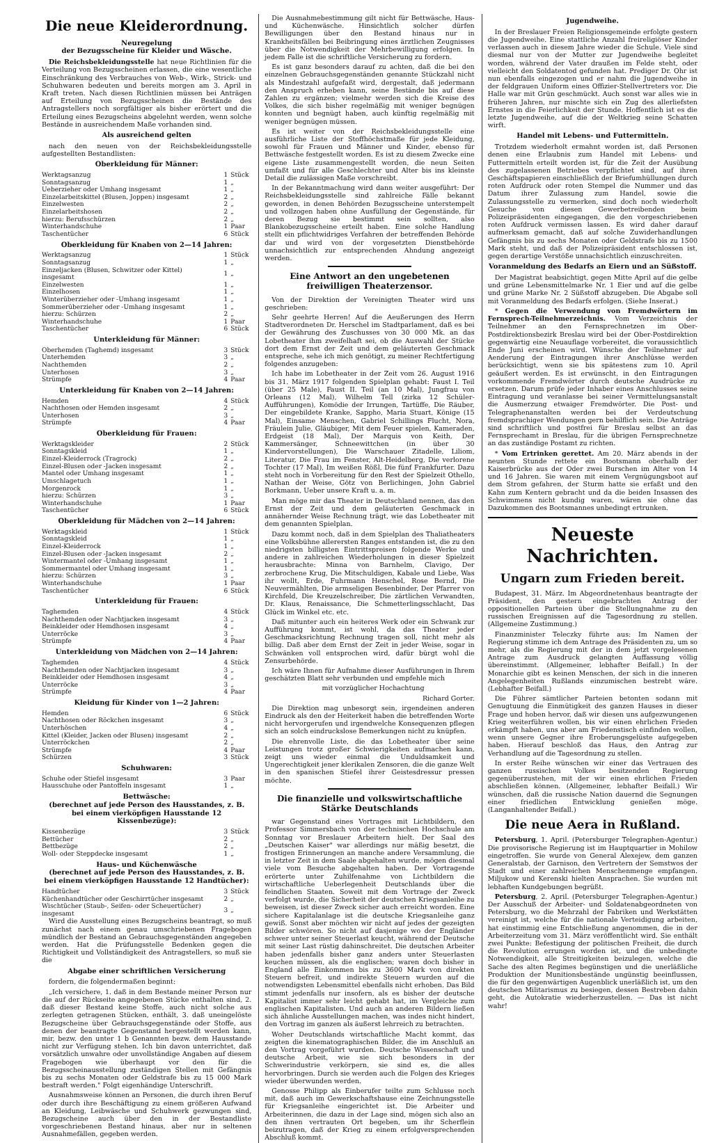Die neue Kleiderordnung.
Neuregelung
der Bezugsscheine für Kleider und Wäsche.
Die Reichsbekleidungsstelle hat neue Richtlinien für die Verteilung von Bezugsscheinen erlassen, die eine wesentliche Einschränkung des Verbrauches von Web-, Wirk-, Strick- und Schuhwaren bedeuten und bereits morgen am 3. April in Kraft treten. Nach diesen Richtlinien müssen bei Anträgen auf Erteilung von Bezugsscheinen die Bestände des Antragstellers noch sorgfältiger als bisher erörtert und die Erteilung eines Bezugscheins abgelehnt werden, wenn solche Bestände in ausreichendem Maße vorhanden sind.
Als ausreichend gelten
nach den neuen von der Reichsbekleidungsstelle aufgestellten Bestandlisten:
Oberkleidung für Männer:
| Werktagsanzug | 1 | Stück |
| Sonntagsanzug | 1 | „ |
| Ueberzieher oder Umhang insgesamt | 1 | „ |
| Einzelarbeitskittel (Blusen, Joppen) insgesamt | 2 | „ |
| Einzelwesten | 2 | „ |
| Einzelarbeitshosen | 2 | „ |
| hierzu: Berufsschürzen | 2 | „ |
| Winterhandschuhe | 1 | Paar |
| Taschentücher | 6 | Stück |
Oberkleidung für Knaben von 2—14 Jahren:
| Werktagsanzug | 1 | Stück |
| Sonntagsanzug | 1 | „ |
| Einzeljacken (Blusen, Schwitzer oder Kittel) insgesamt | 1 | „ |
| Einzelwesten | 1 | „ |
| Einzelhosen | 1 | „ |
| Winterüberzieher oder -Umhang insgesamt | 1 | „ |
| Sommerüberzieher oder -Umhang insgesamt | 1 | „ |
| hierzu: Schürzen | 2 | „ |
| Winterhandschuhe | 1 | Paar |
| Taschentücher | 6 | Stück |
Unterkleidung für Männer:
| Oberhemden (Taghemd) insgesamt | 3 | Stück |
| Unterhemden | 3 | „ |
| Nachthemden | 2 | „ |
| Unterhosen | 3 | „ |
| Strümpfe | 4 | Paar |
Unterkleidung für Knaben von 2—14 Jahren:
| Hemden | 4 | Stück |
| Nachthosen oder Hemden insgesamt | 2 | „ |
| Unterhosen | 3 | „ |
| Strümpfe | 4 | Paar |
Oberkleidung für Frauen:
| Werktagskleider | 2 | Stück |
| Sonntagskleid | 1 | „ |
| Einzel-Kleiderrock (Tragrock) | 2 | „ |
| Einzel-Blusen oder -Jacken insgesamt | 2 | „ |
| Mantel oder Umhang insgesamt | 1 | „ |
| Umschlagetuch | 1 | „ |
| Morgenrock | 1 | „ |
| hierzu: Schürzen | 3 | „ |
| Winterhandschuhe | 1 | Paar |
| Taschentücher | 6 | Stück |
Oberkleidung für Mädchen von 2—14 Jahren:
| Werktagskleid | 1 | Stück |
| Sonntagskleid | 1 | „ |
| Einzel-Kleiderrock | 1 | „ |
| Einzel-Blusen oder -Jacken insgesamt | 2 | „ |
| Wintermantel oder -Umhang insgesamt | 1 | „ |
| Sommermantel oder Umhang insgesamt | 1 | „ |
| hierzu: Schürzen | 3 | „ |
| Winterhandschuhe | 1 | Paar |
| Taschentücher | 6 | Stück |
Unterkleidung für Frauen:
| Taghemden | 4 | Stück |
| Nachthemden oder Nachtjacken insgesamt | 3 | „ |
| Beinkleider oder Hemdhosen insgesamt | 4 | „ |
| Unterröcke | 3 | „ |
| Strümpfe | 4 | Paar |
Unterkleidung von Mädchen von 2—14 Jahren:
| Taghemden | 4 | Stück |
| Nachthemden oder Nachtjacken insgesamt | 3 | „ |
| Beinkleider oder Hemdhosen insgesamt | 4 | „ |
| Unterröcke | 3 | „ |
| Strümpfe | 4 | Paar |
Kleidung für Kinder von 1—2 Jahren:
| Hemden | 6 | Stück |
| Nachthosen oder Röckchen insgesamt | 3 | „ |
| Unterhöschen | 4 | „ |
| Kittel (Kleider, Jacken oder Blusen) insgesamt | 2 | „ |
| Unterröckchen | 2 | „ |
| Strümpfe | 4 | Paar |
| Schürzen | 3 | Stück |
Schuhwaren:
| Schuhe oder Stiefel insgesamt | 3 | Paar |
| Hausschuhe oder Pantoffeln insgesamt | 1 | „ |
Bettwäsche:
(berechnet auf jede Person des Hausstandes, z. B. bei einem vierköpfigen Hausstande 12 Kissenbezüge):
| Kissenbezüge | 3 | Stück |
| Bettücher | 2 | „ |
| Bettbezüge | 2 | „ |
| Woll- oder Steppdecke insgesamt | 1 | „ |
Haus- und Küchenwäsche
(berechnet auf jede Person des Hausstandes, z. B. bei einem vierköpfigen Hausstande 12 Handtücher):
| Handtücher | 3 | Stück |
| Küchenhandtücher oder Geschirrtücher insgesamt | 2 | „ |
| Wischtücher (Staub-, Seifen- oder Scheuertücher) insgesamt | 3 | „ |
Wird die Ausstellung eines Bezugscheins beantragt, so muß zunächst nach einem genau umschriebenen Fragebogen mündlich der Bestand an Gebrauchsgegenständen angegeben werden. Hat die Prüfungsstelle Bedenken gegen die Richtigkeit und Vollständigkeit des Antragstellers, so muß sie die
Abgabe einer schriftlichen Versicherung
fordern, die folgendermaßen beginnt:
„Ich versichere, 1. daß in dem Bestande meiner Person nur die auf der Rückseite angegebenen Stücke enthalten sind, 2. daß dieser Bestand keine Stoffe, auch nicht solche aus zerlegten getragenen Stücken, enthält, 3. daß uneingelöste Bezugscheine über Gebrauchsgegenstände oder Stoffe, aus denen der beantragte Gegenstand hergestellt werden kann, mir, bezw. den unter 1 b Genannten bezw. dem Hausstande nicht zur Verfügung stehen. Ich bin davon unterrichtet, daß vorsätzlich unwahre oder unvollständige Angaben auf diesem Fragebogen wie überhaupt vor den für die Bezugsscheinausstellung zuständigen Stellen mit Gefängnis bis zu sechs Monaten oder Geldstrafe bis zu 15 000 Mark bestraft werden." Folgt eigenhändige Unterschrift.
Ausnahmsweise können an Personen, die durch ihren Beruf oder durch ihre Beschäftigung zu einem größeren Aufwand an Kleidung, Leibwäsche und Schuhwerk gezwungen sind, Bezugscheine auch über den in der Bestandliste vorgeschriebenen Bestand hinaus, aber nur in seltenen Ausnahmefällen, gegeben werden.
Die Ausnahmebestimmung gilt nicht für Bettwäsche, Haus- und Küchenwäsche. Hinsichtlich solcher dürfen Bewilligungen über den Bestand hinaus nur in Krankheitsfällen bei Beibringung eines ärztlichen Zeugnisses über die Notwendigkeit der Mehrbewilligung erfolgen. In jedem Falle ist die schriftliche Versicherung zu fordern.
Es ist ganz besonders darauf zu achten, daß die bei den einzelnen Gebrauchsgegenständen genannte Stückzahl nicht als Mindestzahl aufgefaßt wird, dergestalt, daß jedermann den Anspruch erheben kann, seine Bestände bis auf diese Zahlen zu ergänzen; vielmehr werden sich die Kreise des Volkes, die sich bisher regelmäßig mit weniger begnügen konnten und begnügt haben, auch künftig regelmäßig mit weniger begnügen müssen.
Es ist weiter von der Reichsbekleidungsstelle eine ausführliche Liste der Stoffhöchstmaße für jede Kleidung, sowohl für Frauen und Männer und Kinder, ebenso für Bettwäsche festgestellt worden. Es ist zu diesem Zwecke eine eigene Liste zusammengestellt worden, die neun Seiten umfaßt und für alle Geschlechter und Alter bis ins kleinste Detail die zulässigen Maße vorschreibt.
In der Bekanntmachung wird dann weiter ausgeführt: Der Reichsbekleidungsstelle sind zahlreiche Fälle bekannt geworden, in denen Behörden Bezugsscheine unterstempelt und vollzogen haben ohne Ausfüllung der Gegenstände, für deren Bezug sie bestimmt sein sollten, also Blankobezugsscheine erteilt haben. Eine solche Handlung stellt ein pflichtwidriges Verfahren der betreffenden Behörde dar und wird von der vorgesetzten Dienstbehörde unnachsichtlich zur entsprechenden Ahndung angezeigt werden.
Eine Antwort an den ungebetenen freiwilligen Theaterzensor.
Von der Direktion der Vereinigten Theater wird uns geschrieben:
Sehr geehrte Herren! Auf die Aeußerungen des Herrn Stadtverordneten Dr. Herschel im Stadtparlament, daß es bei der Gewährung des Zuschusses von 30 000 Mk. an das Lobetheater ihm zweifelhaft sei, ob die Auswahl der Stücke dort dem Ernst der Zeit und dem geläuterten Geschmack entspreche, sehe ich mich genötigt, zu meiner Rechtfertigung folgendes anzugeben:
Ich habe im Lobetheater in der Zeit vom 26. August 1916 bis 31. März 1917 folgenden Spielplan gehabt: Faust I. Teil (über 25 Male), Faust II. Teil (an 10 Mal), Jungfrau von Orleans (12 Mal), Wilhelm Tell (zirka 12 Schüler-Aufführungen), Komödie der Irrungen, Tartüffe, Die Räuber, Der eingebildete Kranke, Sappho, Maria Stuart, Könige (15 Mal), Einsame Menschen, Gabriel Schillings Flucht, Nora, Fräulein Julie, Gläubiger, Mit dem Feuer spielen, Kameraden, Erdgeist (18 Mal), Der Marquis von Keith, Der Kammersänger, Schneewittchen (in über 30 Kindervorstellungen), Die Warschauer Zitadelle, Liliom, Literatur, Die Frau im Fenster, Alt-Heidelberg, Die verlorene Tochter (17 Mal), Im weißen Rößl, Die fünf Frankfurter. Dazu steht noch in Vorbereitung für den Rest der Spielzeit Othello, Nathan der Weise, Götz von Berlichingen, John Gabriel Borkmann, Ueber unsere Kraft u. a. m.
Man möge mir das Theater in Deutschland nennen, das den Ernst der Zeit und dem geläuterten Geschmack in annähernder Weise Rechnung trägt, wie das Lobetheater mit dem genannten Spielplan.
Dazu kommt noch, daß in dem Spielplan des Thaliatheaters eine Volksbühne allerersten Ranges entstanden ist, die zu den niedrigsten billigsten Eintrittspreisen folgende Werke und andere in zahlreichen Wiederholungen in dieser Spielzeit herausbrachte: Minna von Barnhelm, Clavigo, Der zerbrochene Krug, Die Mitschuldigen, Kabale und Liebe, Was ihr wollt, Erde, Fuhrmann Henschel, Rose Bernd, Die Neuvermählten, Die armseligen Besenbinder, Der Pfarrer von Kirchfeld, Die Kreuzelschreiber, Die zärtlichen Verwandten, Dr. Klaus, Renaissance, Die Schmetterlingsschlacht, Das Glück im Winkel etc. etc.
Daß mitunter auch ein heiteres Werk oder ein Schwank zur Aufführung kommt, ist wohl, da das Theater jeder Geschmacksrichtung Rechnung tragen soll, nicht mehr als billig. Daß aber dem Ernst der Zeit in jeder Weise, sogar in Schwänken voll entsprochen wird, dafür bürgt wohl die Zensurbehörde.
Ich wäre Ihnen für Aufnahme dieser Ausführungen in Ihrem geschätzten Blatt sehr verbunden und empfehle mich
mit vorzüglicher Hochachtung
Richard Gorter.
Die Direktion mag unbesorgt sein, irgendeinen anderen Eindruck als den der Heiterkeit haben die betreffenden Worte nicht hervorgerufen und irgendwelche Konsequenzen pflegen sich an solch eindruckslose Bemerkungen nicht zu knüpfen.
Die ehrenvolle Liste, die das Lobetheater über seine Leistungen trotz großer Schwierigkeiten aufmachen kann, zeigt uns wieder einmal die Unduldsamkeit und Ungerechtigkeit jener klerikalen Zensoren, die die ganze Welt in den spanischen Stiefel ihrer Geistesdressur pressen möchte.
Die finanzielle und volkswirtschaftliche Stärke Deutschlands
war Gegenstand eines Vortrages mit Lichtbildern, den Professor Simmersbach von der technischen Hochschule am Sonntag vor Breslauer Arbeitern hielt. Der Saal des „Deutschen Kaiser" war allerdings nur mäßig besetzt, die frostigen Erinnerungen an manche andere Versammlung, die in letzter Zeit in dem Saale abgehalten wurde, mögen diesmal viele vom Besuche abgehalten haben. Der Vortragende erörterte unter Zuhilfenahme von Lichtbildern die wirtschaftliche Ueberlegenheit Deutschlands über die feindlichen Staaten. Soweit mit dem Vortrage der Zweck verfolgt wurde, die Sicherheit der deutschen Kriegsanleihe zu beweisen, ist dieser Zweck sicher auch erreicht worden. Eine sichere Kapitalanlage ist die deutsche Kriegsanleihe ganz gewiß. Sonst aber möchten wir nicht auf jedes der gezeigten Bilder schwören. So nicht auf dasjenige wo der Engländer schwer unter seiner Steuerlast keucht, während der Deutsche mit seiner Last rüstig dahinschreitet. Die deutschen Arbeiter haben jedenfalls bisher ganz anders unter Steuerlasten keuchen müssen, als die englischen; waren doch bisher in England alle Einkommen bis zu 3600 Mark von direkten Steuern befreit, und indirekte Steuern wurden auf die notwendigsten Lebensmittel ebenfalls nicht erhoben. Das Bild stimmt jedenfalls nur insofern, als es bisher der deutsche Kapitalist immer sehr leicht gehabt hat, im Vergleiche zum englischen Kapitalisten. Und auch an anderen Bildern ließen sich ähnliche Ausstellungen machen, was indes nicht hindert, den Vortrag im ganzen als äußerst lehrreich zu betrachten.
Woher Deutschlands wirtschaftliche Macht kommt, das zeigten die kinematographischen Bilder, die im Anschluß an den Vortrag vorgeführt wurden. Deutsche Wissenschaft und deutsche Arbeit, wie sie sich besonders in der Schwerindustrie verkörpern, sie sind es, die alles hervorbringen. Durch sie werden auch die Folgen des Krieges wieder überwunden werden.
Genosse Philipp als Einberufer teilte zum Schlusse noch mit, daß auch im Gewerkschaftshause eine Zeichnungsstelle für Kriegsanleihe eingerichtet ist. Die Arbeiter und Arbeiterinnen, die dazu in der Lage sind, mögen sich also an den ihnen vertrauten Ort begeben, um ihr Scherflein beizutragen, daß der Krieg zu einem erfolgversprechenden Abschluß kommt.
Jugendweihe.
In der Breslauer Freien Religionsgemeinde erfolgte gestern die Jugendweihe. Eine stattliche Anzahl freireligiöser Kinder verlassen auch in diesem Jahre wieder die Schule. Viele sind diesmal nur von der Mutter zur Jugendweihe begleitet worden, während der Vater draußen im Felde steht, oder vielleicht den Soldatentod gefunden hat. Prediger Dr. Ohr ist nun ebenfalls eingezogen und er nahm die Jugendweihe in der feldgrauen Uniform eines Offizier-Stellvertreters vor. Die Halle war mit Grün geschmückt. Auch sonst war alles wie in früheren Jahren, nur mischte sich ein Zug des allerliefsten Ernstes in die Feierlichkeit der Stunde. Hoffentlich ist es die letzte Jugendweihe, auf die der Weltkrieg seine Schatten wirft.
Handel mit Lebens- und Futtermitteln.
Trotzdem wiederholt ermahnt worden ist, daß Personen denen eine Erlaubnis zum Handel mit Lebens- und Futtermitteln erteilt worden ist, für die Zeit der Ausübung des zugelassenen Betriebes verpflichtet sind, auf ihren Geschäftspapieren einschließlich der Briefumhüllungen durch roten Aufdruck oder roten Stempel die Nummer und das Datum ihrer Zulassung zum Handel, sowie die Zulassungsstelle zu vermerken, sind doch noch wiederholt Gesuche von diesen Gewerbetreibenden beim Polizeipräsidenten eingegangen, die den vorgeschriebenen roten Aufdruck vermissen lassen. Es wird daher darauf aufmerksam gemacht, daß auf solche Zuwiderhandlungen Gefängnis bis zu sechs Monaten oder Geldstrafe bis zu 1500 Mark steht, und daß der Polizeipräsident entschlossen ist, gegen derartige Verstöße unnachsichtlich einzuschreiten.
Voranmeldung des Bedarfs an Eiern und an Süßstoff.
Der Magistrat beabsichtigt, gegen Mitte April auf die gelbe und grüne Lebensmittelmarke Nr. 1 Eier und auf die gelbe und grüne Marke Nr. 2 Süßstoff abzugeben. Die Abgabe soll mit Voranmeldung des Bedarfs erfolgen. (Siehe Inserat.)
* Gegen die Verwendung von Fremdwörtern im Fernsprech-Teilnehmerzeichnis. Vom Verzeichnis der Teilnehmer an den Fernsprechnetzen im Ober-Postdirektionsbezirk Breslau wird bei der Ober-Postdirektion gegenwärtig eine Neuauflage vorbereitet, die voraussichtlich Ende Juni erscheinen wird. Wünsche der Teilnehmer auf Aenderung der Eintragungen ihrer Anschlüsse werden berücksichtigt, wenn sie bis spätestens zum 10. April geäußert werden. Es ist erwünscht, in den Eintragungen vorkommende Fremdwörter durch deutsche Ausdrücke zu ersetzen. Darum prüfe jeder Inhaber eines Anschlusses seine Eintragung und veranlasse bei seiner Vermittelungsanstalt die Ausmerzung etwaiger Fremdwörter. Die Post- und Telegraphenanstalten werden bei der Verdeutschung fremdsprachiger Wendungen gern behilflich sein. Die Anträge sind schriftlich und postfrei für Breslau selbst an das Fernsprechamt in Breslau, für die übrigen Fernsprechnetze an das zuständige Postamt zu richten.
* Vom Ertrinken gerettet. Am 20. März abends in der neunten Stunde rettete ein Bootsmann oberhalb der Kaiserbrücke aus der Oder zwei Burschen im Alter von 14 und 16 Jahren. Sie waren mit einem Vergnügungsboot auf dem Strom gefahren, der Sturm hatte sie erfaßt und den Kahn zum Kentern gebracht und da die beiden Insassen des Schwimmens nicht kundig waren, wären sie ohne das Dazukommen des Bootsmannes unbedingt ertrunken.
Neueste Nachrichten.
Ungarn zum Frieden bereit.
Budapest, 31. März. Im Abgeordnetenhaus beantragte der Präsident, den gestern eingebrachten Antrag der oppositionellen Parteien über die Stellungnahme zu den russischen Ereignissen auf die Tagesordnung zu stellen. (Allgemeine Zustimmung.)
Finanzminister Teleczky führte aus: Im Namen der Regierung stimme ich dem Antrage des Präsidenten zu, um so mehr, als die Regierung mit der in dem jetzt vorgelesenen Antrage zum Ausdruck gelangten Auffassung völlig übereinstimmt. (Allgemeiner, lebhafter Beifall.) In der Monarchie gibt es keinen Menschen, der sich in die inneren Angelegenheiten Rußlands einzumischen bestrebt wäre. (Lebhafter Beifall.)
Die Führer sämtlicher Parteien betonten sodann mit Genugtuung die Einmütigkeit des ganzen Hauses in dieser Frage und hoben hervor, daß wir diesen uns aufgezwungenen Krieg weiterführen wollen, bis wir einen ehrlichen Frieden erkämpft haben, uns aber am Friedenstisch einfinden wollen, wenn unsere Gegner ihre Eroberungsgelüste aufgegeben haben. Hierauf beschloß das Haus, den Antrag zur Verhandlung auf die Tagesordnung zu stellen.
In erster Reihe wünschen wir einer das Vertrauen des ganzen russischen Volkes besitzenden Regierung gegenüberzustehen, mit der wir einen ehrlichen Frieden abschließen können. (Allgemeiner, lebhafter Beifall.) Wir wünschen, daß die russische Nation dauernd die Segnungen einer friedlichen Entwicklung genießen möge. (Langanhaltender Beifall.)
Die neue Aera in Rußland.
Petersburg, 1. April. (Petersburger Telegraphen-Agentur.) Die provisorische Regierung ist im Hauptquartier in Mohilow eingetroffen. Sie wurde von General Alexejew, dem ganzen Generalstab, der Garnison, den Vertretern der Semstwos der Stadt und einer zahlreichen Menschenmenge empfangen. Miljukow und Kerenski hielten Ansprachen. Sie wurden mit lebhaften Kundgebungen begrüßt.
Petersburg, 2. April. (Petersburger Telegraphen-Agentur.) Der Ausschuß der Arbeiter- und Soldatenabgeordneten von Petersburg, wo die Mehrzahl der Fabriken und Werkstätten vereinigt ist, welche für die nationale Verteidigung arbeiten, hat einstimmig eine Entschließung angenommen, die in der Arbeiterzeitung vom 31. März veröffentlicht wird. Sie enthält zwei Punkte: Befestigung der politischen Freiheit, die durch die Revolution errungen worden ist, und die unbedingte Notwendigkeit, alle Streitigkeiten beizulegen, welche die Sache des alten Regimes begünstigen und die unerläßliche Produktion der Munitionsbestände ungünstig beeinflussen, die für den gegenwärtigen Augenblick unerläßlich ist, um den deutschen Militarismus zu besiegen, dessen Bestreben dahin geht, die Autokratie wiederherzustellen. — Das ist nicht wahr!